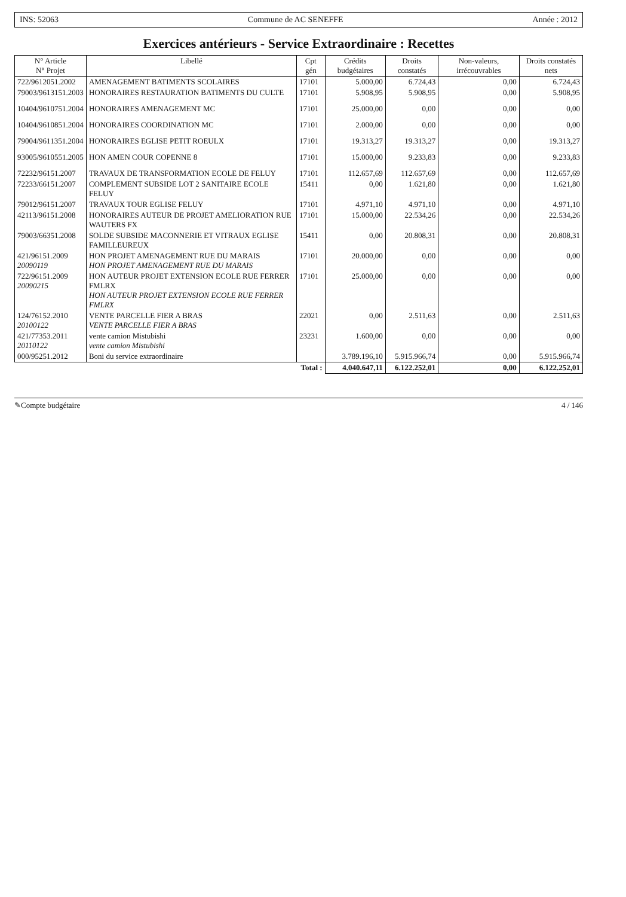INS: 52063 Commune de AC SENEFFE Année : 2012
Exercices antérieurs - Service Extraordinaire : Recettes
| N° Article N° Projet | Libellé | Cpt gén | Crédits budgétaires | Droits constatés | Non-valeurs, irrécouvrables | Droits constatés nets |
| --- | --- | --- | --- | --- | --- | --- |
| 722/9612051.2002 | AMENAGEMENT BATIMENTS SCOLAIRES | 17101 | 5.000,00 | 6.724,43 | 0,00 | 6.724,43 |
| 79003/9613151.2003 | HONORAIRES RESTAURATION BATIMENTS DU CULTE | 17101 | 5.908,95 | 5.908,95 | 0,00 | 5.908,95 |
| 10404/9610751.2004 | HONORAIRES AMENAGEMENT MC | 17101 | 25.000,00 | 0,00 | 0,00 | 0,00 |
| 10404/9610851.2004 | HONORAIRES COORDINATION MC | 17101 | 2.000,00 | 0,00 | 0,00 | 0,00 |
| 79004/9611351.2004 | HONORAIRES EGLISE PETIT ROEULX | 17101 | 19.313,27 | 19.313,27 | 0,00 | 19.313,27 |
| 93005/9610551.2005 | HON AMEN COUR COPENNE 8 | 17101 | 15.000,00 | 9.233,83 | 0,00 | 9.233,83 |
| 72232/96151.2007 | TRAVAUX DE TRANSFORMATION ECOLE DE FELUY | 17101 | 112.657,69 | 112.657,69 | 0,00 | 112.657,69 |
| 72233/66151.2007 | COMPLEMENT SUBSIDE LOT 2 SANITAIRE ECOLE FELUY | 15411 | 0,00 | 1.621,80 | 0,00 | 1.621,80 |
| 79012/96151.2007 | TRAVAUX TOUR EGLISE FELUY | 17101 | 4.971,10 | 4.971,10 | 0,00 | 4.971,10 |
| 42113/96151.2008 | HONORAIRES AUTEUR DE PROJET AMELIORATION RUE WAUTERS FX | 17101 | 15.000,00 | 22.534,26 | 0,00 | 22.534,26 |
| 79003/66351.2008 | SOLDE SUBSIDE MACONNERIE ET VITRAUX EGLISE FAMILLEUREUX | 15411 | 0,00 | 20.808,31 | 0,00 | 20.808,31 |
| 421/96151.2009 20090119 | HON PROJET AMENAGEMENT RUE DU MARAIS HON PROJET AMENAGEMENT RUE DU MARAIS | 17101 | 20.000,00 | 0,00 | 0,00 | 0,00 |
| 722/96151.2009 20090215 | HON AUTEUR PROJET EXTENSION ECOLE RUE FERRER FMLRX HON AUTEUR PROJET EXTENSION ECOLE RUE FERRER FMLRX | 17101 | 25.000,00 | 0,00 | 0,00 | 0,00 |
| 124/76152.2010 20100122 | VENTE PARCELLE FIER A BRAS VENTE PARCELLE FIER A BRAS | 22021 | 0,00 | 2.511,63 | 0,00 | 2.511,63 |
| 421/77353.2011 20110122 | vente camion Mistubishi vente camion Mistubishi | 23231 | 1.600,00 | 0,00 | 0,00 | 0,00 |
| 000/95251.2012 | Boni du service extraordinaire | | 3.789.196,10 | 5.915.966,74 | 0,00 | 5.915.966,74 |
| Total : | | | 4.040.647,11 | 6.122.252,01 | 0,00 | 6.122.252,01 |
✎Compte budgétaire 4 / 146